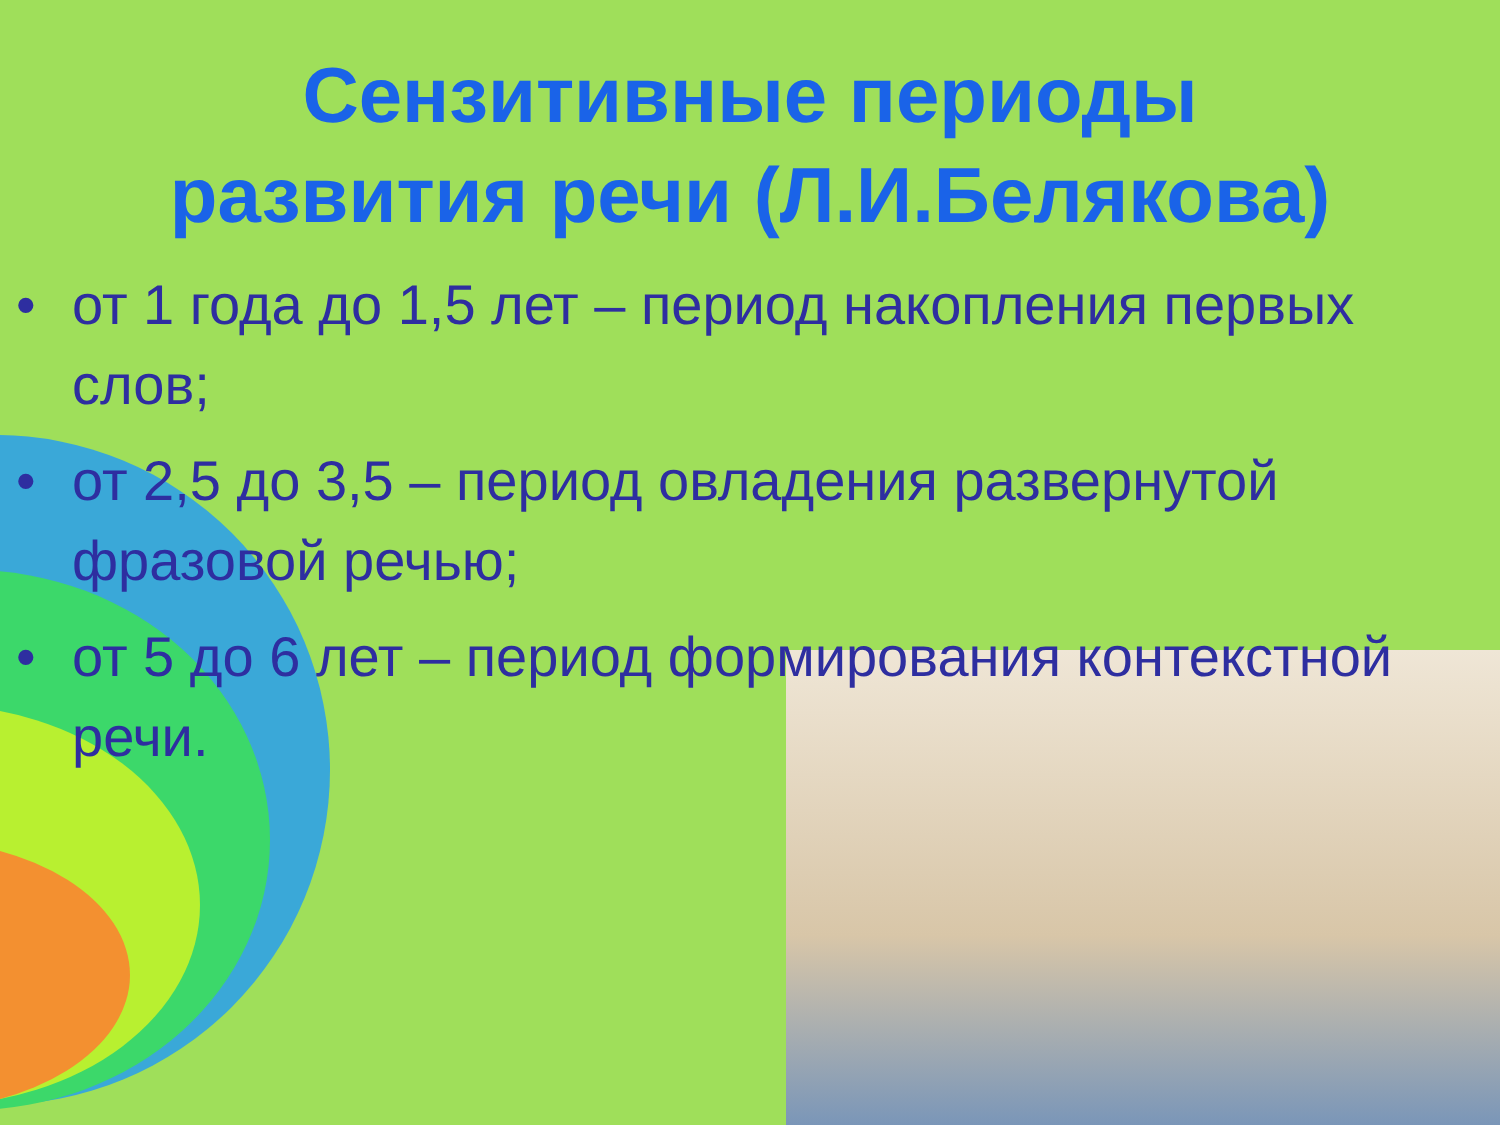Сензитивные периоды
развития речи (Л.И.Белякова)
• от 1 года до 1,5 лет – период накопления первых слов;
• от 2,5 до 3,5 – период овладения развернутой фразовой речью;
• от 5 до 6 лет – период формирования контекстной речи.